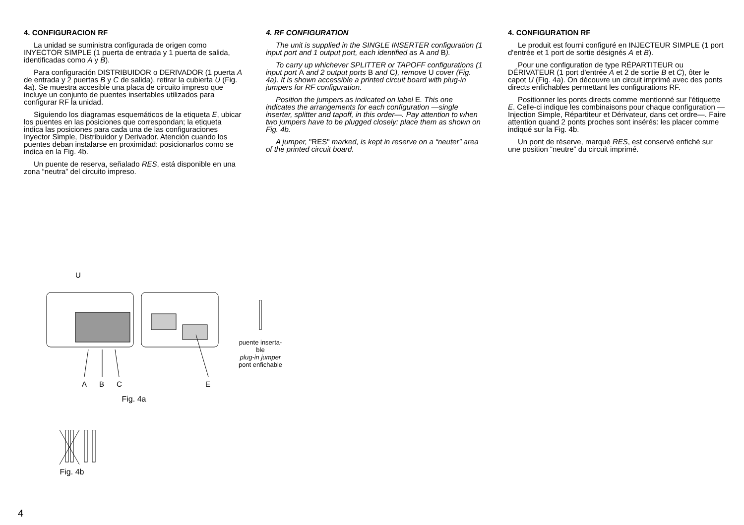4. CONFIGURACION RF
La unidad se suministra configurada de origen como INYECTOR SIMPLE (1 puerta de entrada y 1 puerta de salida, identificadas como A y B).
Para configuración DISTRIBUIDOR o DERIVADOR (1 puerta A de entrada y 2 puertas B y C de salida), retirar la cubierta U (Fig. 4a). Se muestra accesible una placa de circuito impreso que incluye un conjunto de puentes insertables utilizados para configurar RF la unidad.
Siguiendo los diagramas esquemáticos de la etiqueta E, ubicar los puentes en las posiciones que correspondan; la etiqueta indica las posiciones para cada una de las configuraciones Inyector Simple, Distribuidor y Derivador. Atención cuando los puentes deban instalarse en proximidad: posicionarlos como se indica en la Fig. 4b.
Un puente de reserva, señalado RES, está disponible en una zona “neutra” del circuito impreso.
4. RF CONFIGURATION
The unit is supplied in the SINGLE INSERTER configuration (1 input port and 1 output port, each identified as A and B).
To carry up whichever SPLITTER or TAPOFF configurations (1 input port A and 2 output ports B and C), remove U cover (Fig. 4a). It is shown accessible a printed circuit board with plug-in jumpers for RF configuration.
Position the jumpers as indicated on label E. This one indicates the arrangements for each configuration —single inserter, splitter and tapoff, in this order—. Pay attention to when two jumpers have to be plugged closely: place them as shown on Fig. 4b.
A jumper, "RES" marked, is kept in reserve on a “neuter” area of the printed circuit board.
4. CONFIGURATION RF
Le produit est fourni configuré en INJECTEUR SIMPLE (1 port d'entrée et 1 port de sortie désignés A et B).
Pour une configuration de type RÉPARTITEUR ou DÉRIVATEUR (1 port d'entrée A et 2 de sortie B et C), ôter le capot U (Fig. 4a). On découvre un circuit imprimé avec des ponts directs enfichables permettant les configurations RF.
Positionner les ponts directs comme mentionné sur l'étiquette E. Celle-ci indique les combinaisons pour chaque configuration —Injection Simple, Répartiteur et Dérivateur, dans cet ordre—. Faire attention quand 2 ponts proches sont insérés: les placer comme indiqué sur la Fig. 4b.
Un pont de réserve, marqué RES, est conservé enfiché sur une position “neutre” du circuit imprimé.
U
A
B
C
E
Fig. 4a
puente inserta-
ble
plug-in jumper
pont enfichable
Fig. 4b
4